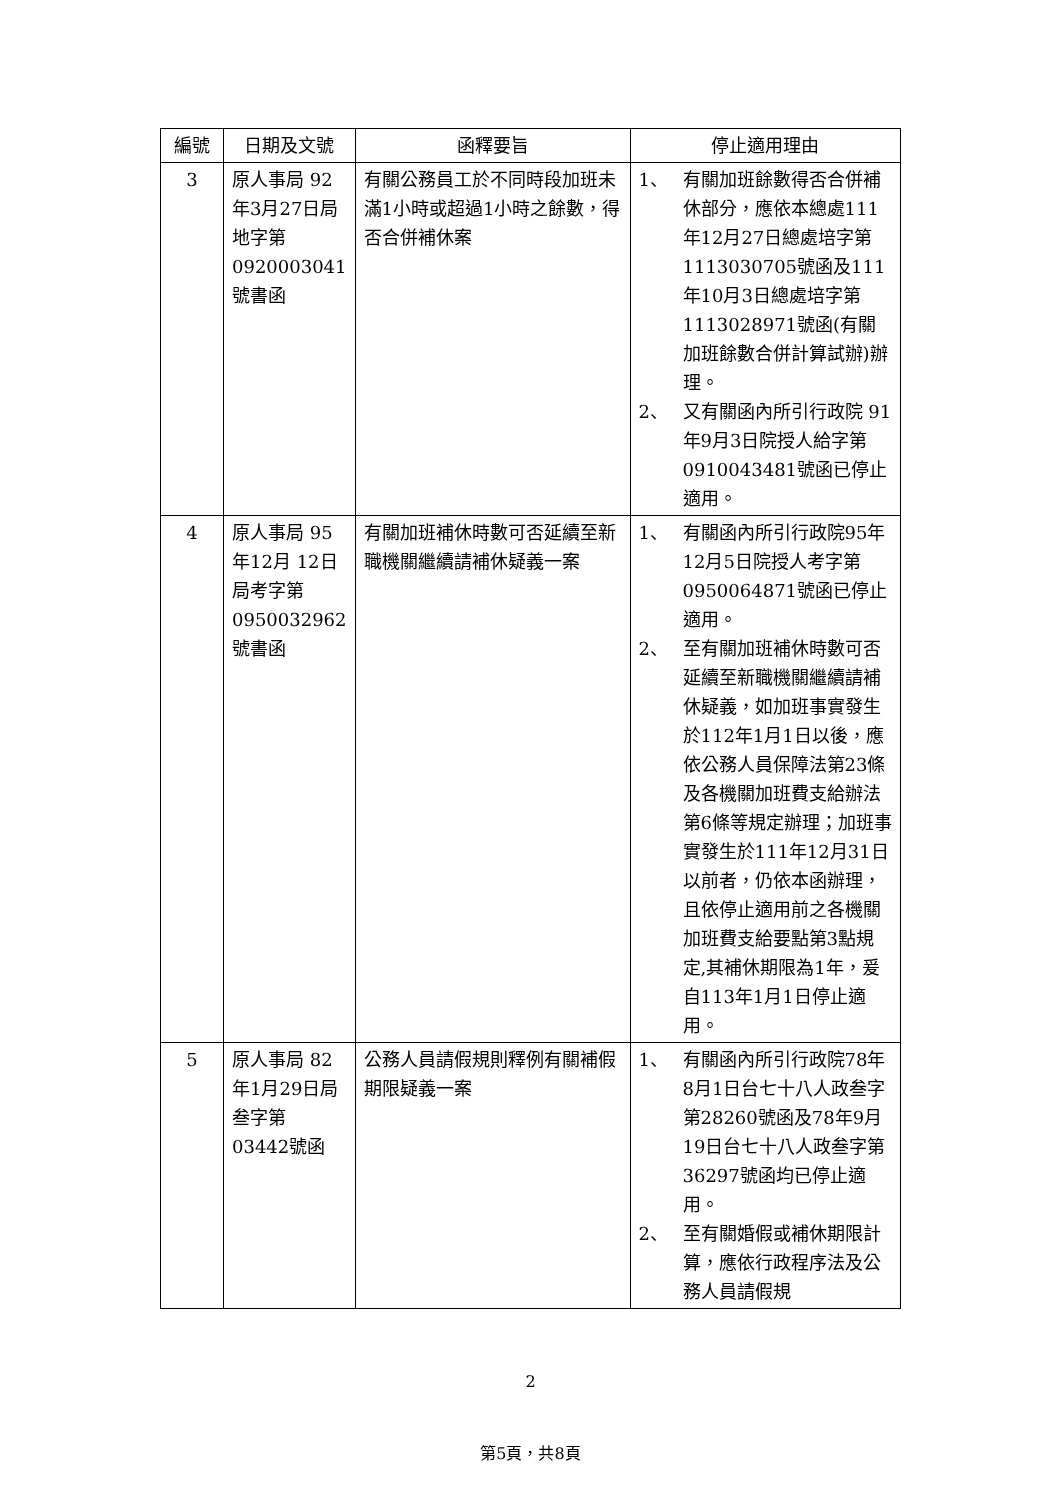| 編號 | 日期及文號 | 函釋要旨 | 停止適用理由 |
| --- | --- | --- | --- |
| 3 | 原人事局 92年3月27日局地字第 0920003041號書函 | 有關公務員工於不同時段加班未滿1小時或超過1小時之餘數，得否合併補休案 | 1、 有關加班餘數得否合併補休部分，應依本總處111年12月27日總處培字第1113030705號函及111年10月3日總處培字第1113028971號函(有關加班餘數合併計算試辦)辦理。 2、 又有關函內所引行政院 91年9月3日院授人給字第0910043481號函已停止適用。 |
| 4 | 原人事局 95年12月 12日局考字第 0950032962號書函 | 有關加班補休時數可否延續至新職機關繼續請補休疑義一案 | 1、 有關函內所引行政院95年12月5日院授人考字第0950064871號函已停止適用。 2、 至有關加班補休時數可否延續至新職機關繼續請補休疑義，如加班事實發生於112年1月1日以後，應依公務人員保障法第23條及各機關加班費支給辦法第6條等規定辦理；加班事實發生於111年12月31日以前者，仍依本函辦理，且依停止適用前之各機關加班費支給要點第3點規定,其補休期限為1年，爰自113年1月1日停止適用。 |
| 5 | 原人事局 82年1月29日局叁字第 03442號函 | 公務人員請假規則釋例有關補假期限疑義一案 | 1、 有關函內所引行政院78年8月1日台七十八人政叁字第28260號函及78年9月19日台七十八人政叁字第36297號函均已停止適用。 2、 至有關婚假或補休期限計算，應依行政程序法及公務人員請假規 |
2
第5頁，共8頁